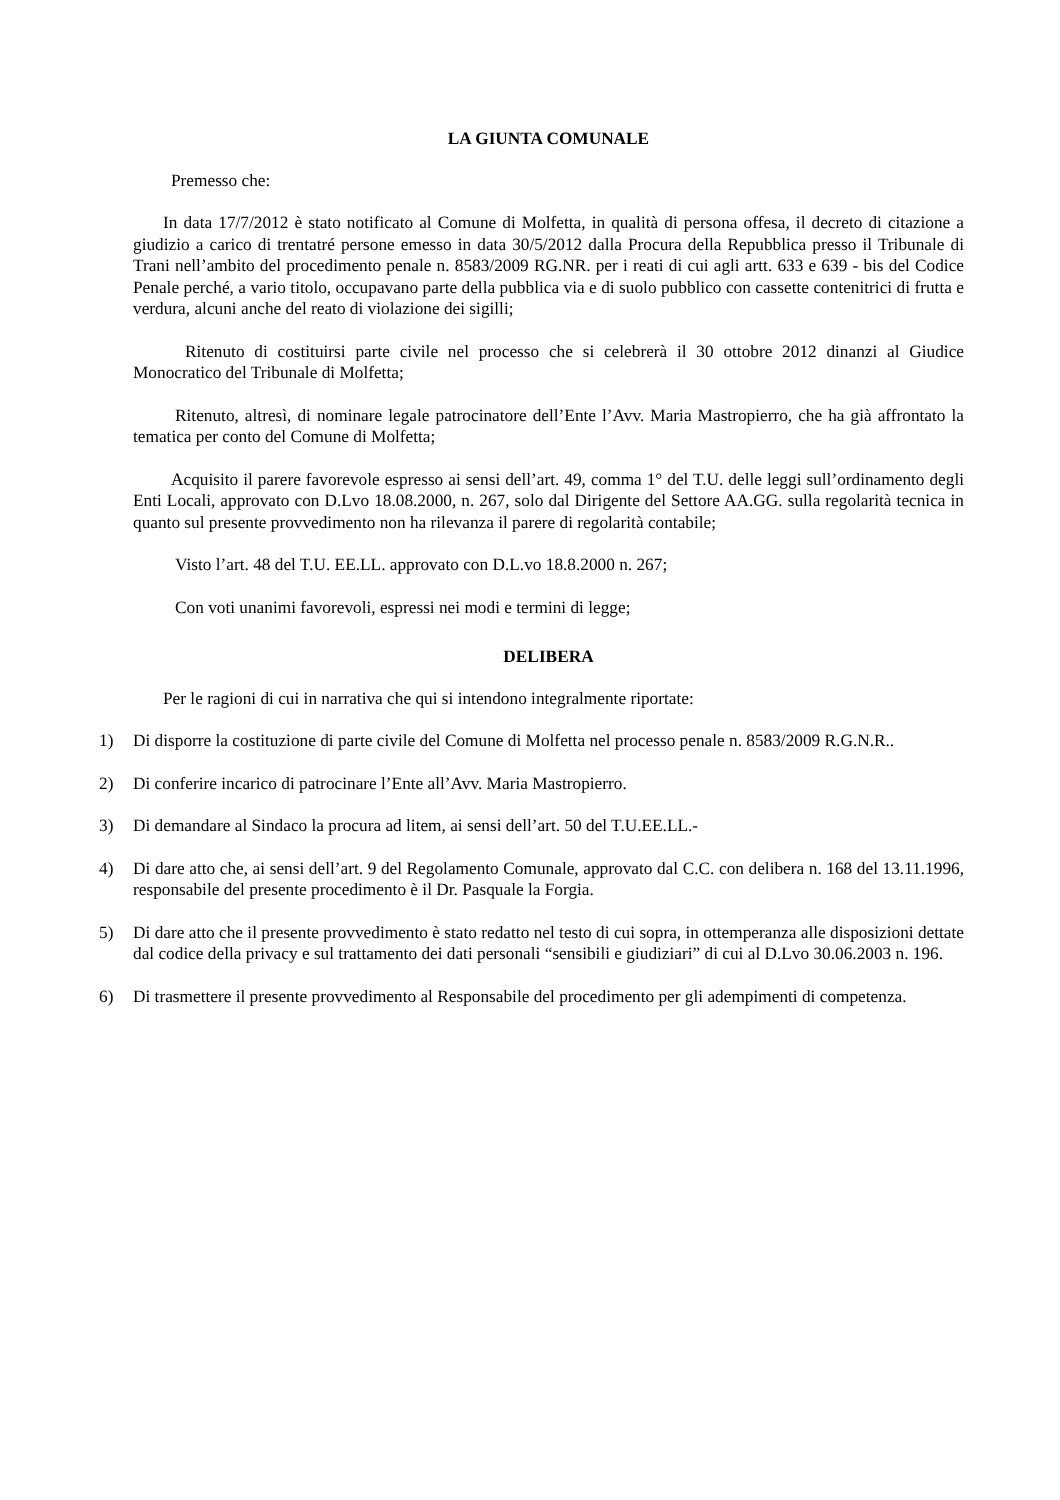LA GIUNTA COMUNALE
Premesso che:
In data 17/7/2012 è stato notificato al Comune di Molfetta, in qualità di persona offesa, il decreto di citazione a giudizio a carico di trentatré persone emesso in data 30/5/2012 dalla Procura della Repubblica presso il Tribunale di Trani nell’ambito del procedimento penale n. 8583/2009 RG.NR. per i reati di cui agli artt. 633 e 639 - bis del Codice Penale perché, a vario titolo, occupavano parte della pubblica via e di suolo pubblico con cassette contenitrici di frutta e verdura, alcuni anche del reato di violazione dei sigilli;
Ritenuto di costituirsi parte civile nel processo che si celebrerà il 30 ottobre 2012 dinanzi al Giudice Monocratico del Tribunale di Molfetta;
Ritenuto, altresì, di nominare legale patrocinatore dell’Ente l’Avv. Maria Mastropierro, che ha già affrontato la tematica per conto del Comune di Molfetta;
Acquisito il parere favorevole espresso ai sensi dell’art. 49, comma 1° del T.U. delle leggi sull’ordinamento degli Enti Locali, approvato con D.Lvo 18.08.2000, n. 267, solo dal Dirigente del Settore AA.GG. sulla regolarità tecnica in quanto sul presente provvedimento non ha rilevanza il parere di regolarità contabile;
Visto l’art. 48 del T.U. EE.LL. approvato con D.L.vo 18.8.2000 n. 267;
Con voti unanimi favorevoli, espressi nei modi e termini di legge;
DELIBERA
Per le ragioni di cui in narrativa che qui si intendono integralmente riportate:
1) Di disporre la costituzione di parte civile del Comune di Molfetta nel processo penale n. 8583/2009 R.G.N.R..
2) Di conferire incarico di patrocinare l’Ente all’Avv. Maria Mastropierro.
3) Di demandare al Sindaco la procura ad litem, ai sensi dell’art. 50 del T.U.EE.LL.-
4) Di dare atto che, ai sensi dell’art. 9 del Regolamento Comunale, approvato dal C.C. con delibera n. 168 del 13.11.1996, responsabile del presente procedimento è il Dr. Pasquale la Forgia.
5) Di dare atto che il presente provvedimento è stato redatto nel testo di cui sopra, in ottemperanza alle disposizioni dettate dal codice della privacy e sul trattamento dei dati personali “sensibili e giudiziari” di cui al D.Lvo 30.06.2003 n. 196.
6) Di trasmettere il presente provvedimento al Responsabile del procedimento per gli adempimenti di competenza.